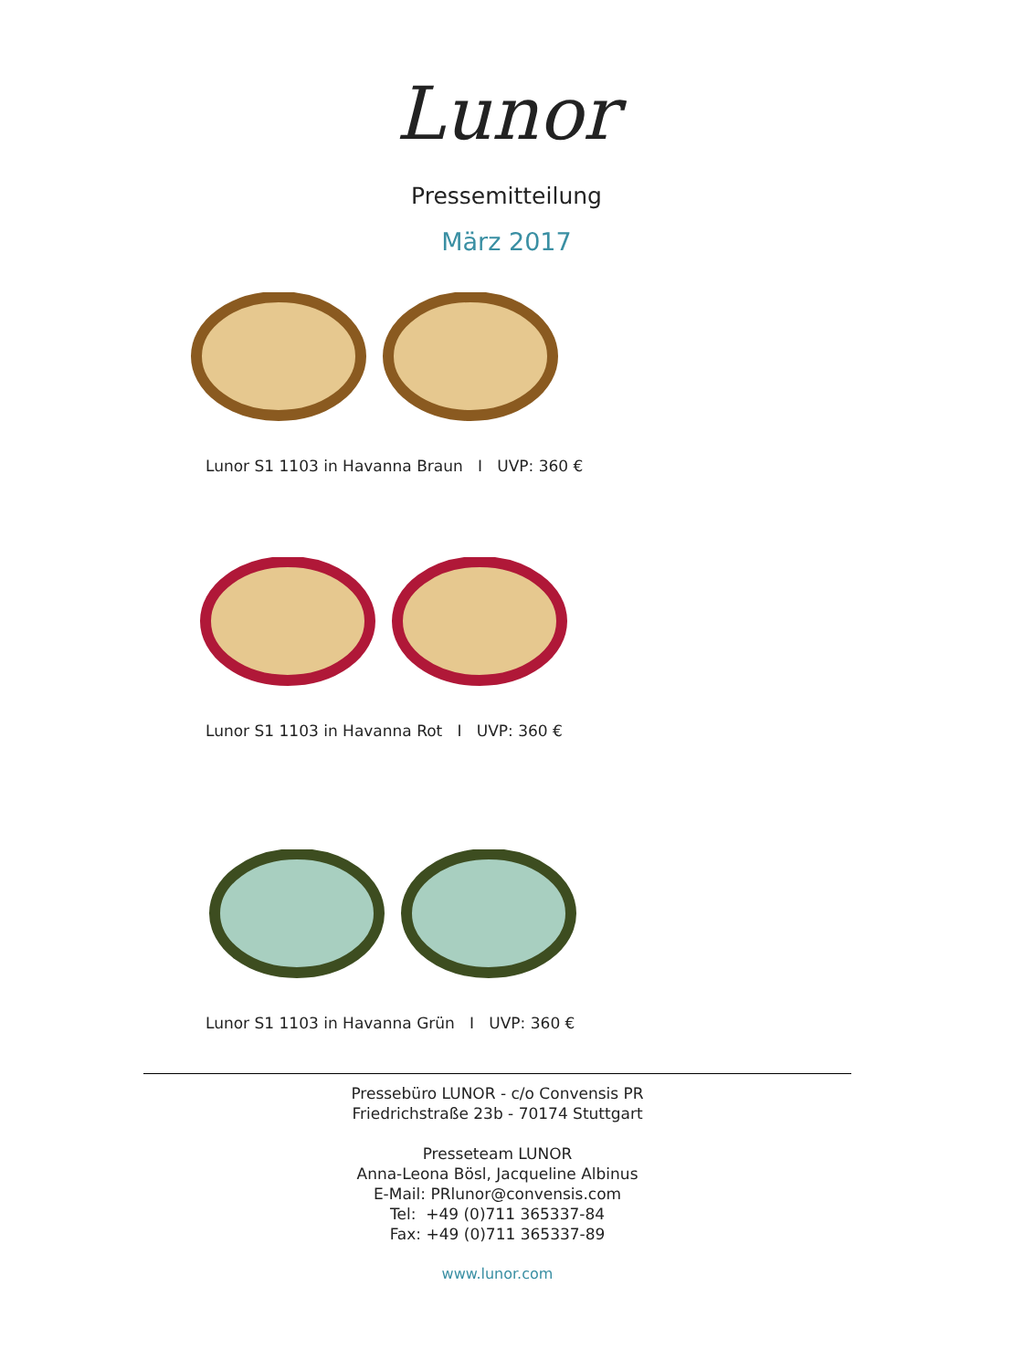Lunor
Pressemitteilung
März 2017
Lunor S1 1103 in Havanna Braun I UVP: 360 €
Lunor S1 1103 in Havanna Rot I UVP: 360 €
Lunor S1 1103 in Havanna Grün I UVP: 360 €
Pressebüro LUNOR - c/o Convensis PR
Friedrichstraße 23b - 70174 Stuttgart
Presseteam LUNOR
Anna-Leona Bösl, Jacqueline Albinus
E-Mail: PRlunor@convensis.com
Tel: +49 (0)711 365337-84
Fax: +49 (0)711 365337-89
www.lunor.com